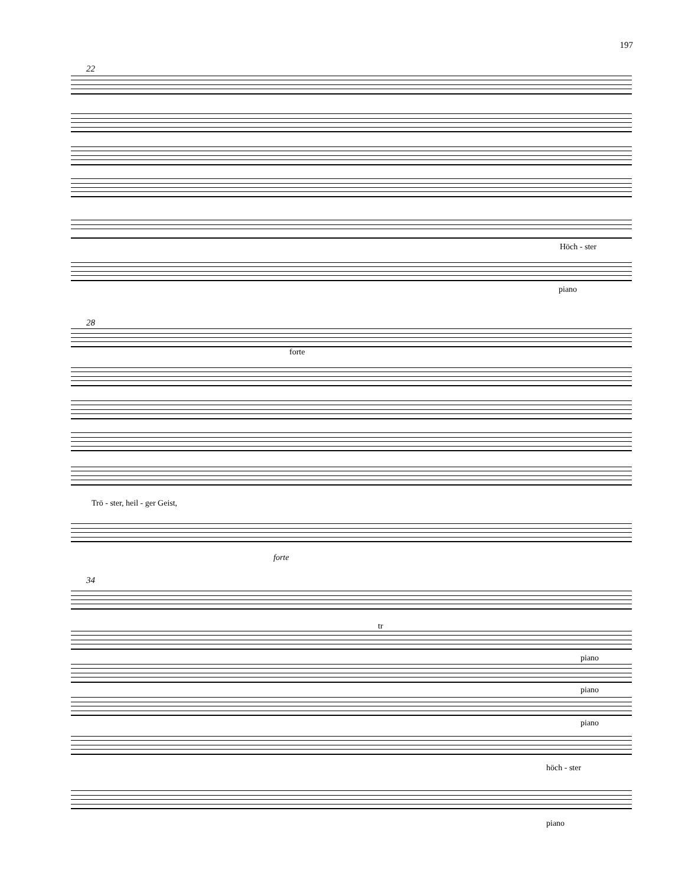197
22
Höch - ster
piano
28
forte
Trö - ster, heil - ger Geist,
forte
34
tr
piano
piano
piano
höch - ster
piano